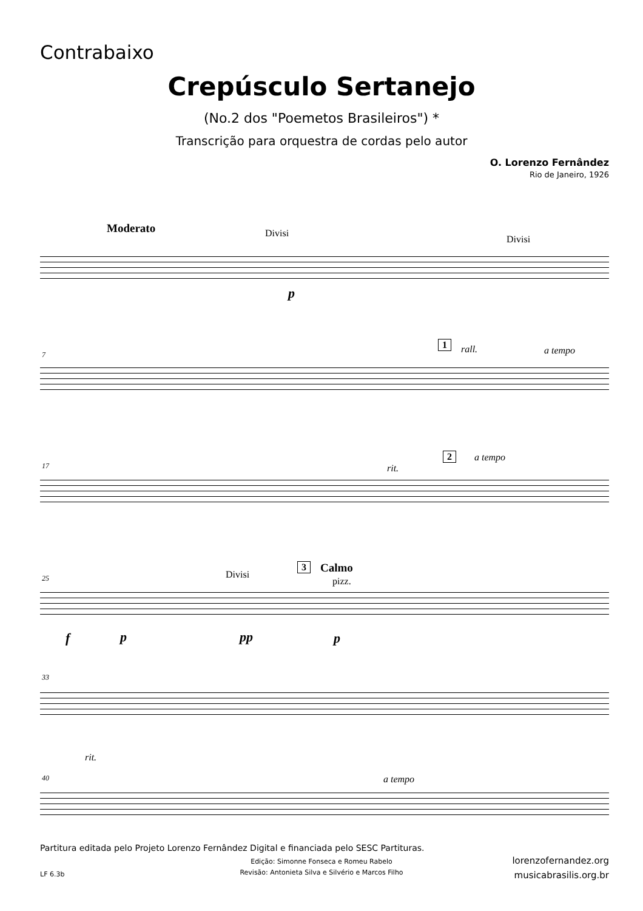Contrabaixo
Crepúsculo Sertanejo
(No.2 dos "Poemetos Brasileiros") *
Transcrição para orquestra de cordas pelo autor
O. Lorenzo Fernândez
Rio de Janeiro, 1926
Moderato Divisi
Divisi
p
7
1 rall. a tempo
17 rit.
2 a tempo
25 Divisi
3 Calmo
pizz.
f p pp p
33
rit.
40 a tempo
Partitura editada pelo Projeto Lorenzo Fernândez Digital e financiada pelo SESC Partituras.
Edição: Simonne Fonseca e Romeu Rabelo
Revisão: Antonieta Silva e Silvério e Marcos Filho
LF 6.3b
lorenzofernandez.org
musicabrasilis.org.br